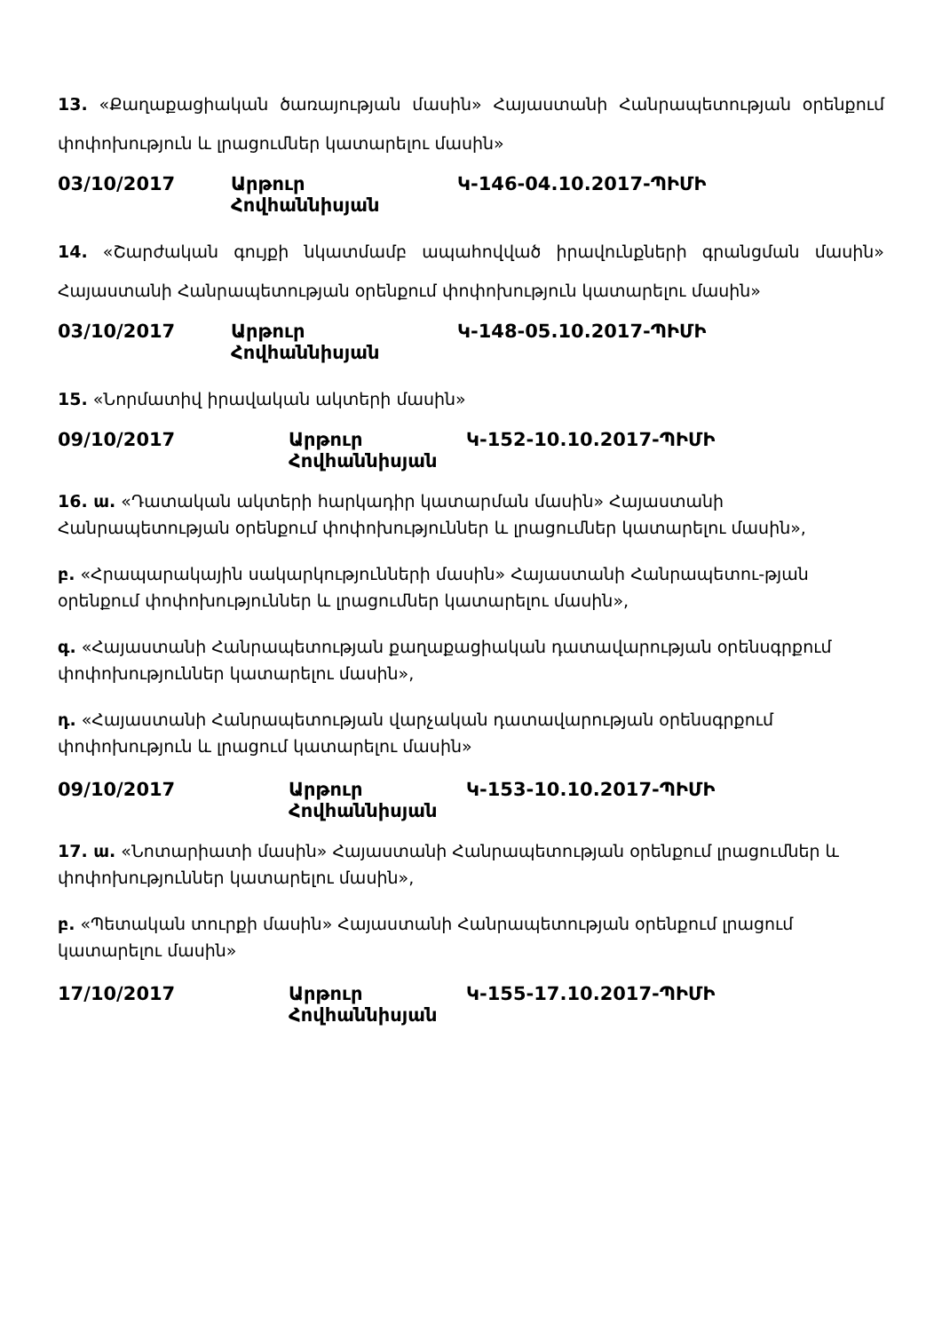13. «Քաղաքացիական ծառայության մասին» Հայաստանի Հանրապետության օրենքում փոփոխություն և լրացումներ կատարելու մասին»
03/10/2017 Արթուր Հովհաննիսյան Կ-146-04.10.2017-ՊԻՄԻ
14. «Շարժական գույքի նկատմամբ ապահովված իրավունքների գրանցման մասին» Հայաստանի Հանրապետության օրենքում փոփոխություն կատարելու մասին»
03/10/2017 Արթուր Հովհաննիսյան Կ-148-05.10.2017-ՊԻՄԻ
15. «Նորմատիվ իրավական ակտերի մասին»
09/10/2017 Արթուր Հովհաննիսյան Կ-152-10.10.2017-ՊԻՄԻ
16. ա. «Դատական ակտերի հարկադիր կատարման մասին» Հայաստանի Հանրապետության օրենքում փոփոխություններ և լրացումներ կատարելու մասին»,
բ. «Հրապարակային սակարկությունների մասին» Հայաստանի Հանրապետու-թյան օրենքում փոփոխություններ և լրացումներ կատարելու մասին»,
գ. «Հայաստանի Հանրապետության քաղաքացիական դատավարության օրենսգրքում փոփոխություններ կատարելու մասին»,
դ. «Հայաստանի Հանրապետության վարչական դատավարության օրենսգրքում փոփոխություն և լրացում կատարելու մասին»
09/10/2017 Արթուր Հովհաննիսյան Կ-153-10.10.2017-ՊԻՄԻ
17. ա. «Նոտարիատի մասին» Հայաստանի Հանրապետության օրենքում լրացումներ և փոփոխություններ կատարելու մասին»,
բ. «Պետական տուրքի մասին» Հայաստանի Հանրապետության օրենքում լրացում կատարելու մասին»
17/10/2017 Արթուր Հովհաննիսյան Կ-155-17.10.2017-ՊԻՄԻ